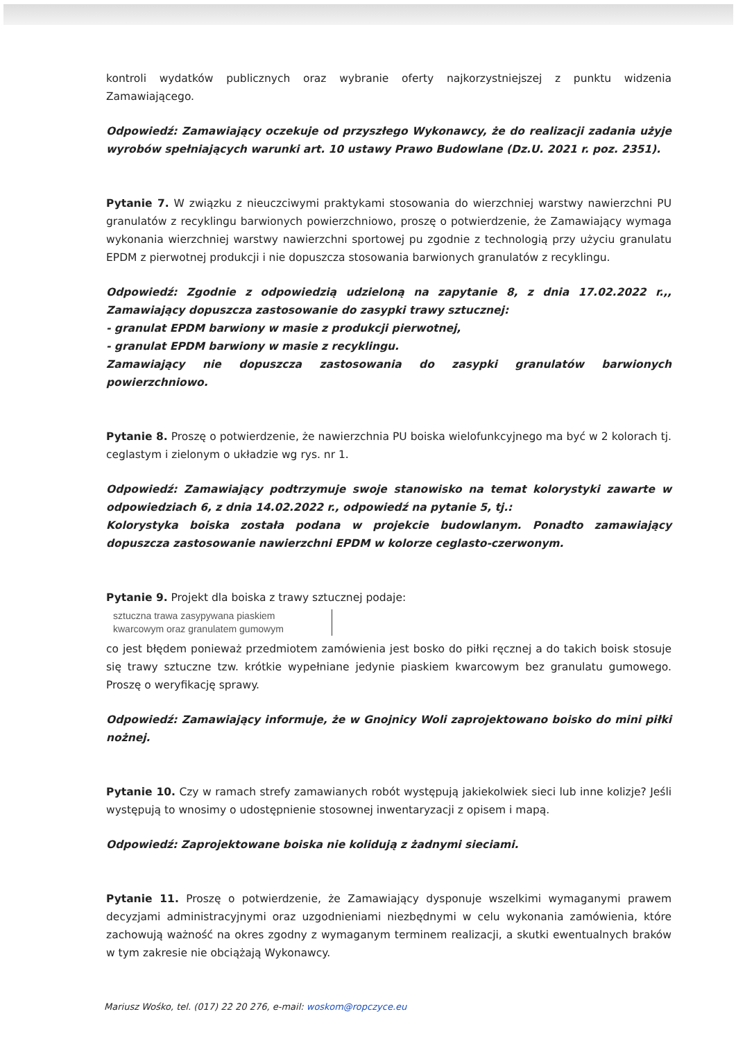kontroli wydatków publicznych oraz wybranie oferty najkorzystniejszej z punktu widzenia Zamawiającego.
Odpowiedź: Zamawiający oczekuje od przyszłego Wykonawcy, że do realizacji zadania użyje wyrobów spełniających warunki art. 10 ustawy Prawo Budowlane (Dz.U. 2021 r. poz. 2351).
Pytanie 7. W związku z nieuczciwymi praktykami stosowania do wierzchniej warstwy nawierzchni PU granulatów z recyklingu barwionych powierzchniowo, proszę o potwierdzenie, że Zamawiający wymaga wykonania wierzchniej warstwy nawierzchni sportowej pu zgodnie z technologią przy użyciu granulatu EPDM z pierwotnej produkcji i nie dopuszcza stosowania barwionych granulatów z recyklingu.
Odpowiedź: Zgodnie z odpowiedzią udzieloną na zapytanie 8, z dnia 17.02.2022 r.,, Zamawiający dopuszcza zastosowanie do zasypki trawy sztucznej:
- granulat EPDM barwiony w masie z produkcji pierwotnej,
- granulat EPDM barwiony w masie z recyklingu.
Zamawiający nie dopuszcza zastosowania do zasypki granulatów barwionych powierzchniowo.
Pytanie 8. Proszę o potwierdzenie, że nawierzchnia PU boiska wielofunkcyjnego ma być w 2 kolorach tj. ceglastym i zielonym o układzie wg rys. nr 1.
Odpowiedź: Zamawiający podtrzymuje swoje stanowisko na temat kolorystyki zawarte w odpowiedziach 6, z dnia 14.02.2022 r., odpowiedź na pytanie 5, tj.:
Kolorystyka boiska została podana w projekcie budowlanym. Ponadto zamawiający dopuszcza zastosowanie nawierzchni EPDM w kolorze ceglasto-czerwonym.
Pytanie 9. Projekt dla boiska z trawy sztucznej podaje:
sztuczna trawa zasypywana piaskiem
kwarcowym oraz granulatem gumowym
co jest błędem ponieważ przedmiotem zamówienia jest bosko do piłki ręcznej a do takich boisk stosuje się trawy sztuczne tzw. krótkie wypełniane jedynie piaskiem kwarcowym bez granulatu gumowego. Proszę o weryfikację sprawy.
Odpowiedź: Zamawiający informuje, że w Gnojnicy Woli zaprojektowano boisko do mini piłki nożnej.
Pytanie 10. Czy w ramach strefy zamawianych robót występują jakiekolwiek sieci lub inne kolizje? Jeśli występują to wnosimy o udostępnienie stosownej inwentaryzacji z opisem i mapą.
Odpowiedź: Zaprojektowane boiska nie kolidują z żadnymi sieciami.
Pytanie 11. Proszę o potwierdzenie, że Zamawiający dysponuje wszelkimi wymaganymi prawem decyzjami administracyjnymi oraz uzgodnieniami niezbędnymi w celu wykonania zamówienia, które zachowują ważność na okres zgodny z wymaganym terminem realizacji, a skutki ewentualnych braków w tym zakresie nie obciążają Wykonawcy.
Mariusz Wośko, tel. (017) 22 20 276, e-mail: woskom@ropczyce.eu